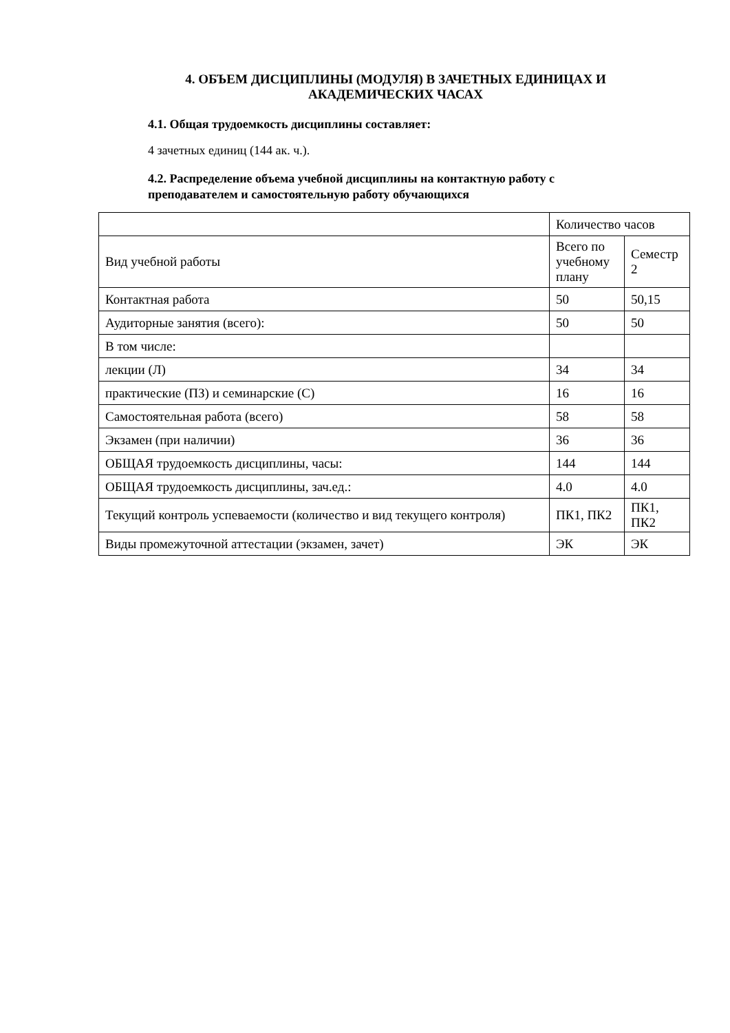4. ОБЪЕМ ДИСЦИПЛИНЫ (МОДУЛЯ) В ЗАЧЕТНЫХ ЕДИНИЦАХ И АКАДЕМИЧЕСКИХ ЧАСАХ
4.1. Общая трудоемкость дисциплины составляет:
4 зачетных единиц (144 ак. ч.).
4.2. Распределение объема учебной дисциплины на контактную работу с преподавателем и самостоятельную работу обучающихся
| | Количество часов | |
| Вид учебной работы | Всего по учебному плану | Семестр 2 |
| Контактная работа | 50 | 50,15 |
| Аудиторные занятия (всего): | 50 | 50 |
| В том числе: | | |
| лекции (Л) | 34 | 34 |
| практические (ПЗ) и семинарские (С) | 16 | 16 |
| Самостоятельная работа (всего) | 58 | 58 |
| Экзамен (при наличии) | 36 | 36 |
| ОБЩАЯ трудоемкость дисциплины, часы: | 144 | 144 |
| ОБЩАЯ трудоемкость дисциплины, зач.ед.: | 4.0 | 4.0 |
| Текущий контроль успеваемости (количество и вид текущего контроля) | ПК1, ПК2 | ПК1, ПК2 |
| Виды промежуточной аттестации (экзамен, зачет) | ЭК | ЭК |